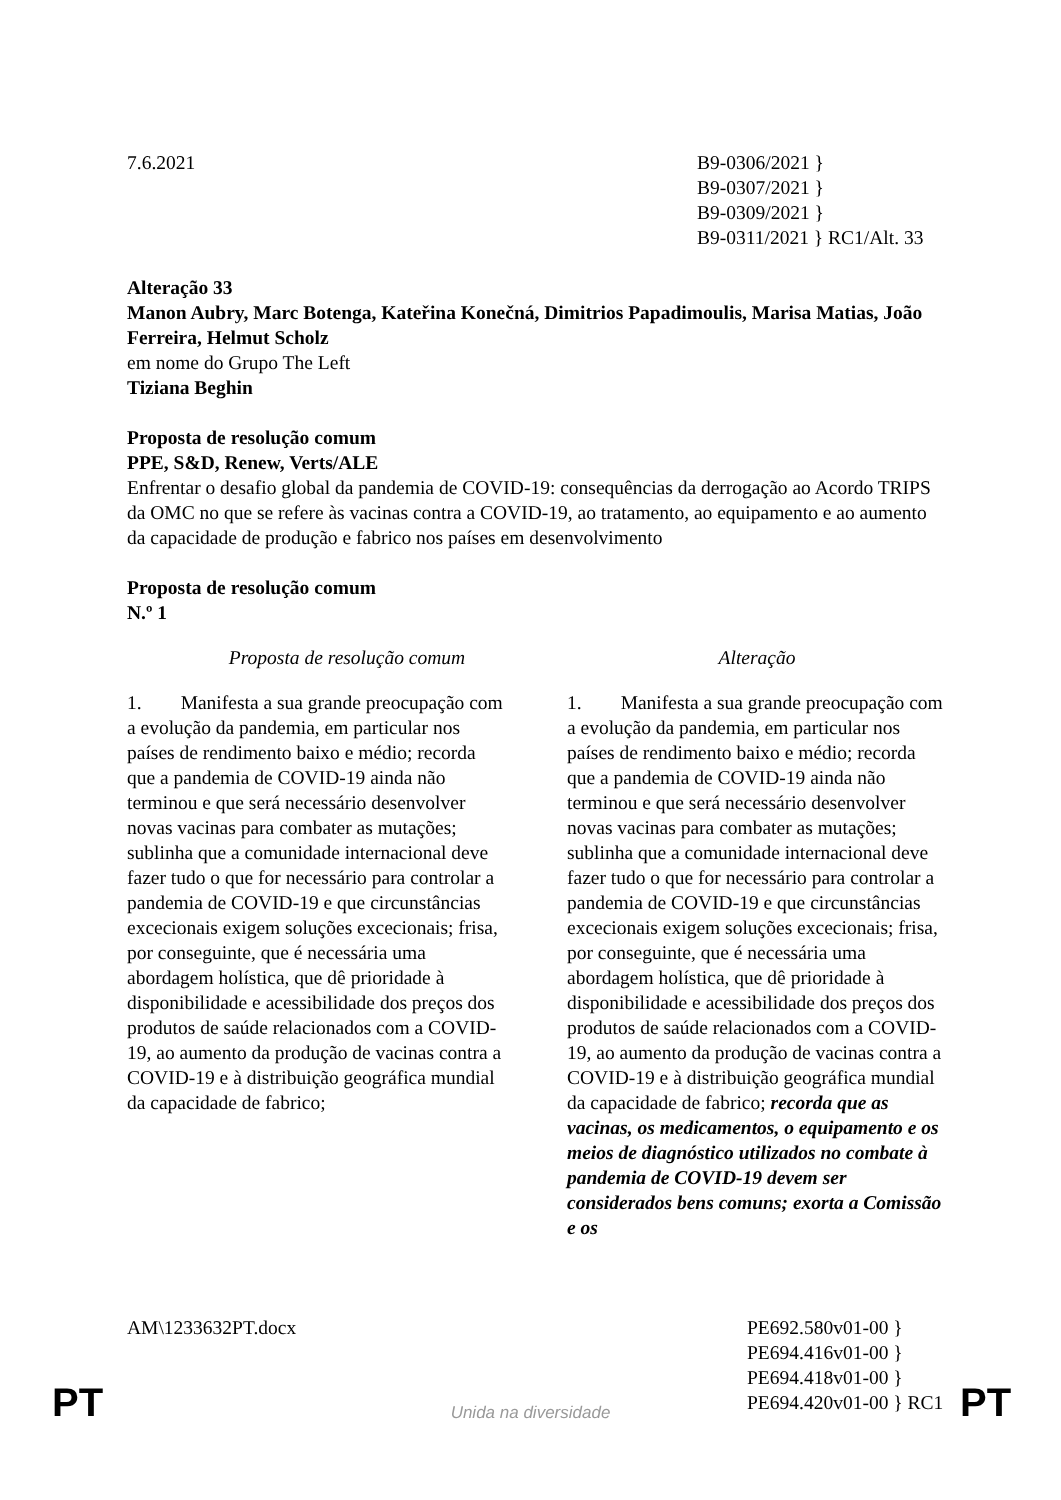7.6.2021 B9-0306/2021 }
B9-0307/2021 }
B9-0309/2021 }
B9-0311/2021 } RC1/Alt. 33
Alteração 33
Manon Aubry, Marc Botenga, Kateřina Konečná, Dimitrios Papadimoulis, Marisa Matias, João Ferreira, Helmut Scholz
em nome do Grupo The Left
Tiziana Beghin
Proposta de resolução comum
PPE, S&D, Renew, Verts/ALE
Enfrentar o desafio global da pandemia de COVID-19: consequências da derrogação ao Acordo TRIPS da OMC no que se refere às vacinas contra a COVID-19, ao tratamento, ao equipamento e ao aumento da capacidade de produção e fabrico nos países em desenvolvimento
Proposta de resolução comum
N.º 1
| Proposta de resolução comum | Alteração |
| --- | --- |
| 1. Manifesta a sua grande preocupação com a evolução da pandemia, em particular nos países de rendimento baixo e médio; recorda que a pandemia de COVID-19 ainda não terminou e que será necessário desenvolver novas vacinas para combater as mutações; sublinha que a comunidade internacional deve fazer tudo o que for necessário para controlar a pandemia de COVID-19 e que circunstâncias excecionais exigem soluções excecionais; frisa, por conseguinte, que é necessária uma abordagem holística, que dê prioridade à disponibilidade e acessibilidade dos preços dos produtos de saúde relacionados com a COVID-19, ao aumento da produção de vacinas contra a COVID-19 e à distribuição geográfica mundial da capacidade de fabrico; | 1. Manifesta a sua grande preocupação com a evolução da pandemia, em particular nos países de rendimento baixo e médio; recorda que a pandemia de COVID-19 ainda não terminou e que será necessário desenvolver novas vacinas para combater as mutações; sublinha que a comunidade internacional deve fazer tudo o que for necessário para controlar a pandemia de COVID-19 e que circunstâncias excecionais exigem soluções excecionais; frisa, por conseguinte, que é necessária uma abordagem holística, que dê prioridade à disponibilidade e acessibilidade dos preços dos produtos de saúde relacionados com a COVID-19, ao aumento da produção de vacinas contra a COVID-19 e à distribuição geográfica mundial da capacidade de fabrico; recorda que as vacinas, os medicamentos, o equipamento e os meios de diagnóstico utilizados no combate à pandemia de COVID-19 devem ser considerados bens comuns; exorta a Comissão e os |
AM\1233632PT.docx PE692.580v01-00 }
PE694.416v01-00 }
PE694.418v01-00 }
PE694.420v01-00 } RC1
PT
Unida na diversidade PT